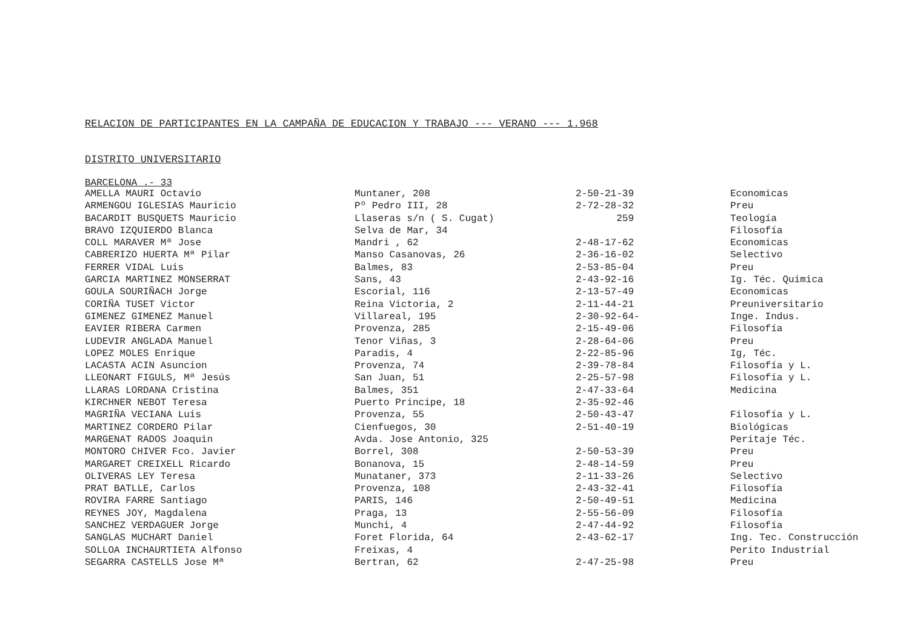RELACION DE PARTICIPANTES EN LA CAMPAÑA DE EDUCACION Y TRABAJO --- VERANO --- 1.968
DISTRITO UNIVERSITARIO
BARCELONA .- 33
| AMELLA MAURI Octavio | Muntaner, 208 | 2-50-21-39 | Economicas |
| ARMENGOU IGLESIAS Mauricio | Pº Pedro III, 28 | 2-72-28-32 | Preu |
| BACARDIT BUSQUETS Mauricio | Llaseras s/n ( S. Cugat) | 259 | Teología |
| BRAVO IZQUIERDO Blanca | Selva de Mar, 34 | | Filosofía |
| COLL MARAVER Mª Jose | Mandri , 62 | 2-48-17-62 | Economicas |
| CABRERIZO HUERTA Mª Pilar | Manso Casanovas, 26 | 2-36-16-02 | Selectivo |
| FERRER VIDAL Luis | Balmes, 83 | 2-53-85-04 | Preu |
| GARCIA MARTINEZ MONSERRAT | Sans, 43 | 2-43-92-16 | Ig. Téc. Quimica |
| GOULA SOURIÑACH Jorge | Escorial, 116 | 2-13-57-49 | Economicas |
| CORIÑA TUSET Victor | Reina Victoria, 2 | 2-11-44-21 | Preuniversitario |
| GIMENEZ GIMENEZ Manuel | Villareal, 195 | 2-30-92-64- | Inge. Indus. |
| EAVIER RIBERA Carmen | Provenza, 285 | 2-15-49-06 | Filosofía |
| LUDEVIR ANGLADA Manuel | Tenor Viñas, 3 | 2-28-64-06 | Preu |
| LOPEZ MOLES Enrique | Paradis, 4 | 2-22-85-96 | Ig, Téc. |
| LACASTA ACIN Asuncion | Provenza, 74 | 2-39-78-84 | Filosofía y L. |
| LLEONART FIGULS, Mª Jesús | San Juan, 51 | 2-25-57-98 | Filosofía y L. |
| LLARAS LORDANA Cristina | Balmes, 351 | 2-47-33-64 | Medicina |
| KIRCHNER NEBOT Teresa | Puerto Principe, 18 | 2-35-92-46 | |
| MAGRIÑA VECIANA Luis | Provenza, 55 | 2-50-43-47 | Filosofía y L. |
| MARTINEZ CORDERO Pilar | Cienfuegos, 30 | 2-51-40-19 | Biológicas |
| MARGENAT RADOS Joaquin | Avda. Jose Antonio, 325 | | Peritaje Téc. |
| MONTORO CHIVER Fco. Javier | Borrel, 308 | 2-50-53-39 | Preu |
| MARGARET CREIXELL Ricardo | Bonanova, 15 | 2-48-14-59 | Preu |
| OLIVERAS LEY Teresa | Munataner, 373 | 2-11-33-26 | Selectivo |
| PRAT BATLLE, Carlos | Provenza, 108 | 2-43-32-41 | Filosofía |
| ROVIRA FARRE Santiago | PARIS, 146 | 2-50-49-51 | Medicina |
| REYNES JOY, Magdalena | Praga, 13 | 2-55-56-09 | Filosofía |
| SANCHEZ VERDAGUER Jorge | Munchi, 4 | 2-47-44-92 | Filosofía |
| SANGLAS MUCHART Daniel | Foret Florida, 64 | 2-43-62-17 | Ing. Tec. Construcción |
| SOLLOA INCHAURTIETA Alfonso | Freixas, 4 | | Perito Industrial |
| SEGARRA CASTELLS Jose Mª | Bertran, 62 | 2-47-25-98 | Preu |